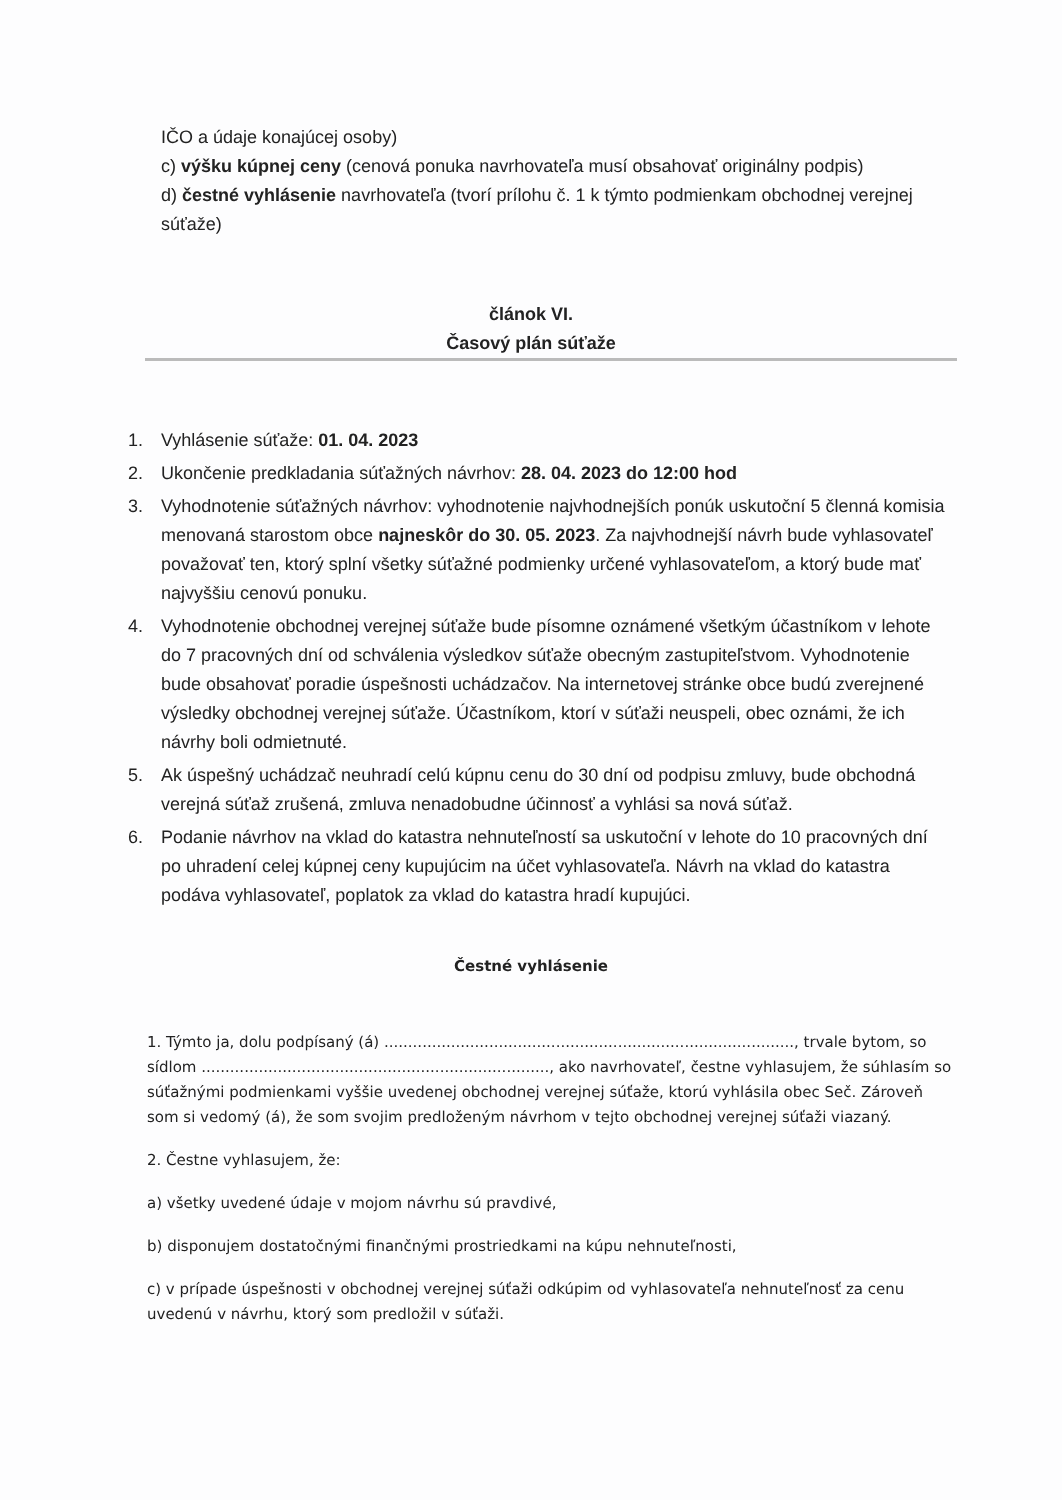IČO a údaje konajúcej osoby)
c) výšku kúpnej ceny (cenová ponuka navrhovateľa musí obsahovať originálny podpis)
d) čestné vyhlásenie navrhovateľa (tvorí prílohu č. 1 k týmto podmienkam obchodnej verejnej súťaže)
článok VI.
Časový plán súťaže
1. Vyhlásenie súťaže: 01. 04. 2023
2. Ukončenie predkladania súťažných návrhov: 28. 04. 2023 do 12:00 hod
3. Vyhodnotenie súťažných návrhov: vyhodnotenie najvhodnejších ponúk uskutoční 5 členná komisia menovaná starostom obce najneskôr do 30. 05. 2023. Za najvhodnejší návrh bude vyhlasovateľ považovať ten, ktorý splní všetky súťažné podmienky určené vyhlasovateľom, a ktorý bude mať najvyššiu cenovú ponuku.
4. Vyhodnotenie obchodnej verejnej súťaže bude písomne oznámené všetkým účastníkom v lehote do 7 pracovných dní od schválenia výsledkov súťaže obecným zastupiteľstvom. Vyhodnotenie bude obsahovať poradie úspešnosti uchádzačov. Na internetovej stránke obce budú zverejnené výsledky obchodnej verejnej súťaže. Účastníkom, ktorí v súťaži neuspeli, obec oznámi, že ich návrhy boli odmietnuté.
5. Ak úspešný uchádzač neuhradí celú kúpnu cenu do 30 dní od podpisu zmluvy, bude obchodná verejná súťaž zrušená, zmluva nenadobudne účinnosť a vyhlási sa nová súťaž.
6. Podanie návrhov na vklad do katastra nehnuteľností sa uskutoční v lehote do 10 pracovných dní po uhradení celej kúpnej ceny kupujúcim na účet vyhlasovateľa. Návrh na vklad do katastra podáva vyhlasovateľ, poplatok za vklad do katastra hradí kupujúci.
Čestné vyhlásenie
1. Týmto ja, dolu podpísaný (á) ......................................................................................, trvale bytom, so sídlom ........................................................................., ako navrhovateľ, čestne vyhlasujem, že súhlasím so súťažnými podmienkami vyššie uvedenej obchodnej verejnej súťaže, ktorú vyhlásila obec Seč. Zároveň som si vedomý (á), že som svojim predloženým návrhom v tejto obchodnej verejnej súťaži viazaný.
2. Čestne vyhlasujem, že:
a) všetky uvedené údaje v mojom návrhu sú pravdivé,
b) disponujem dostatočnými finančnými prostriedkami na kúpu nehnuteľnosti,
c) v prípade úspešnosti v obchodnej verejnej súťaži odkúpim od vyhlasovateľa nehnuteľnosť za cenu uvedenú v návrhu, ktorý som predložil v súťaži.